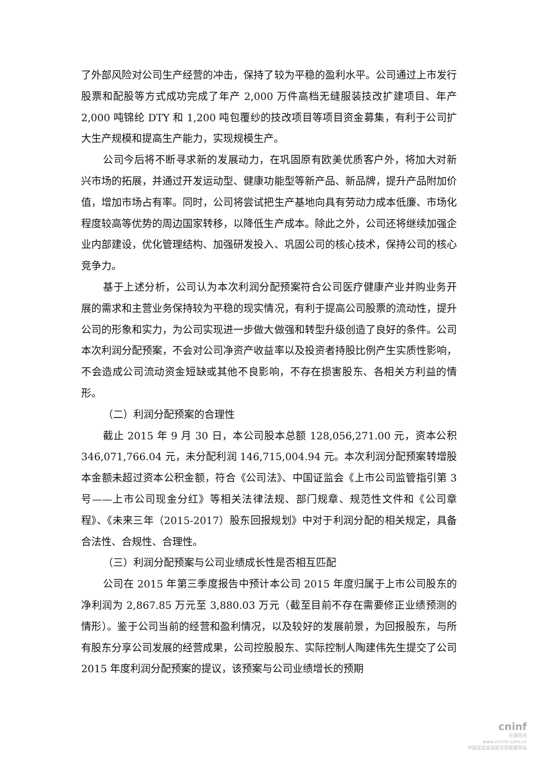了外部风险对公司生产经营的冲击，保持了较为平稳的盈利水平。公司通过上市发行股票和配股等方式成功完成了年产 2,000 万件高档无缝服装技改扩建项目、年产 2,000 吨锦纶 DTY 和 1,200 吨包覆纱的技改项目等项目资金募集，有利于公司扩大生产规模和提高生产能力，实现规模生产。
公司今后将不断寻求新的发展动力，在巩固原有欧美优质客户外，将加大对新兴市场的拓展，并通过开发运动型、健康功能型等新产品、新品牌，提升产品附加价值，增加市场占有率。同时，公司将尝试把生产基地向具有劳动力成本低廉、市场化程度较高等优势的周边国家转移，以降低生产成本。除此之外，公司还将继续加强企业内部建设，优化管理结构、加强研发投入、巩固公司的核心技术，保持公司的核心竞争力。
基于上述分析，公司认为本次利润分配预案符合公司医疗健康产业并购业务开展的需求和主营业务保持较为平稳的现实情况，有利于提高公司股票的流动性，提升公司的形象和实力，为公司实现进一步做大做强和转型升级创造了良好的条件。公司本次利润分配预案，不会对公司净资产收益率以及投资者持股比例产生实质性影响，不会造成公司流动资金短缺或其他不良影响，不存在损害股东、各相关方利益的情形。
（二）利润分配预案的合理性
截止 2015 年 9 月 30 日，本公司股本总额 128,056,271.00 元，资本公积 346,071,766.04 元，未分配利润 146,715,004.94 元。本次利润分配预案转增股本金额未超过资本公积金额，符合《公司法》、中国证监会《上市公司监管指引第 3 号——上市公司现金分红》等相关法律法规、部门规章、规范性文件和《公司章程》、《未来三年（2015-2017）股东回报规划》中对于利润分配的相关规定，具备合法性、合规性、合理性。
（三）利润分配预案与公司业绩成长性是否相互匹配
公司在 2015 年第三季度报告中预计本公司 2015 年度归属于上市公司股东的净利润为 2,867.85 万元至 3,880.03 万元（截至目前不存在需要修正业绩预测的情形）。鉴于公司当前的经营和盈利情况，以及较好的发展前景，为回报股东，与所有股东分享公司发展的经营成果，公司控股股东、实际控制人陶建伟先生提交了公司 2015 年度利润分配预案的提议，该预案与公司业绩增长的预期
cninf
巨潮资讯
www.cninfo.com.cn
中国证监会指定信息披露网站